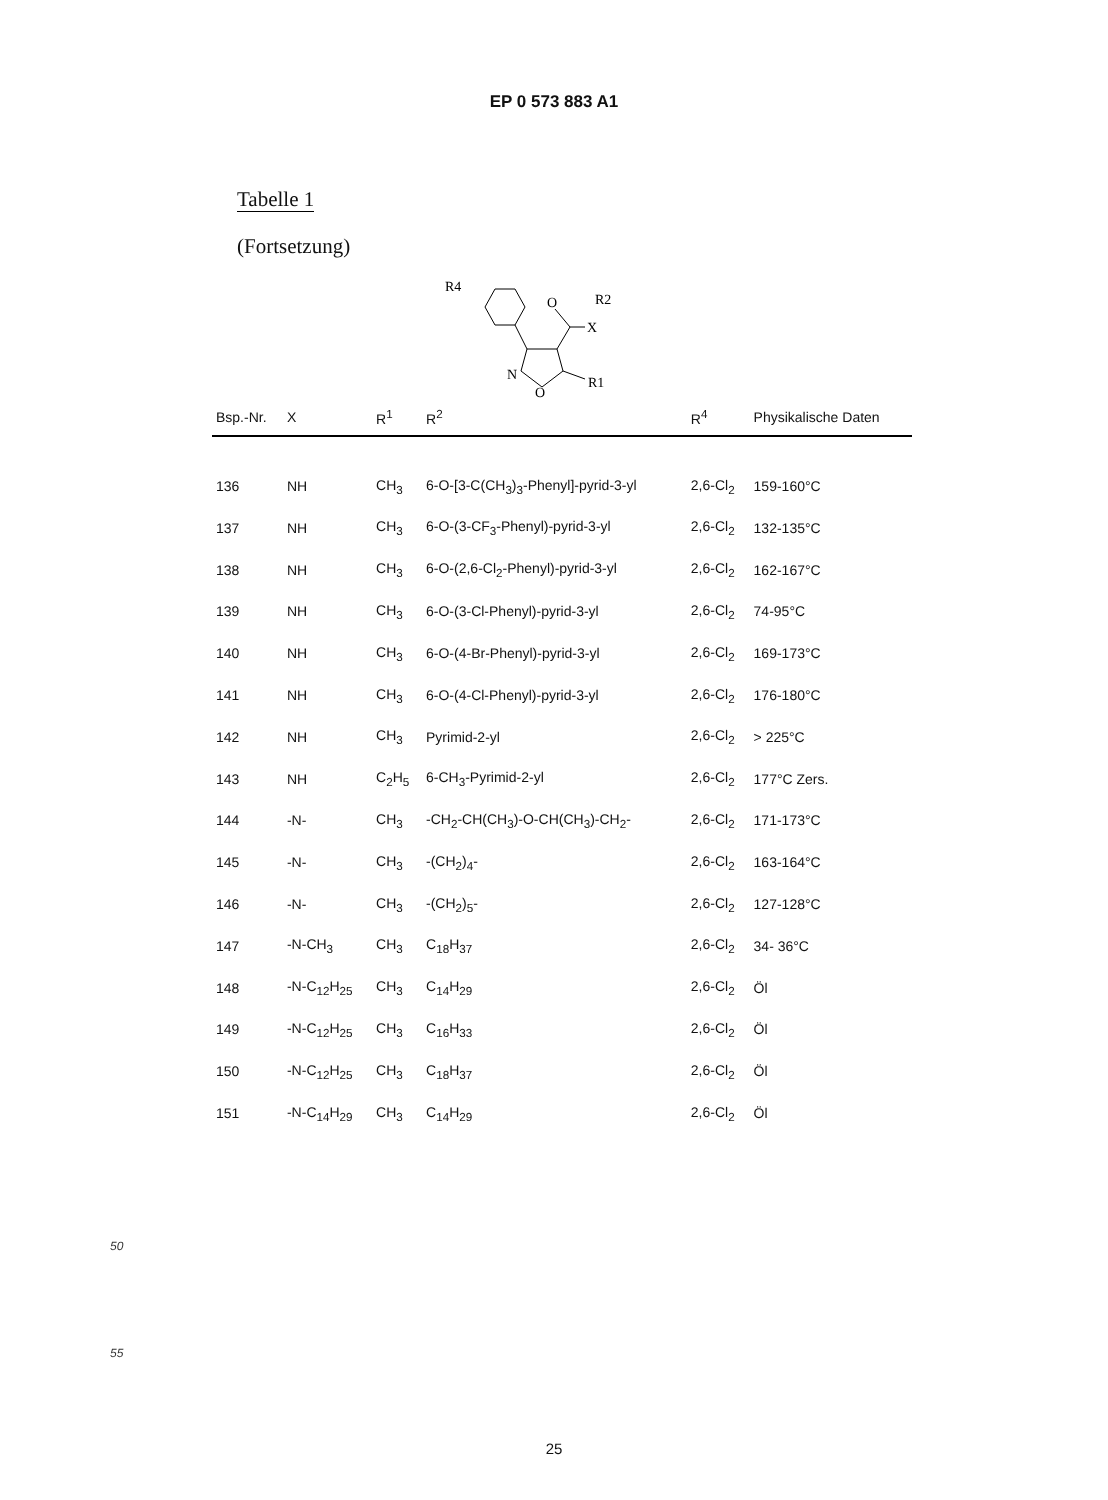EP 0 573 883 A1
Tabelle 1
(Fortsetzung)
R4
O
X
R2
N
O
R1
| Bsp.-Nr. | X | R<sup>1</sup> | R<sup>2</sup> | R<sup>4</sup> | Physikalische Daten |
| --- | --- | --- | --- | --- | --- |
| 136 | NH | CH<sub>3</sub> | 6-O-[3-C(CH<sub>3</sub>)<sub>3</sub>-Phenyl]-pyrid-3-yl | 2,6-Cl<sub>2</sub> | 159-160°C |
| 137 | NH | CH<sub>3</sub> | 6-O-(3-CF<sub>3</sub>-Phenyl)-pyrid-3-yl | 2,6-Cl<sub>2</sub> | 132-135°C |
| 138 | NH | CH<sub>3</sub> | 6-O-(2,6-Cl<sub>2</sub>-Phenyl)-pyrid-3-yl | 2,6-Cl<sub>2</sub> | 162-167°C |
| 139 | NH | CH<sub>3</sub> | 6-O-(3-Cl-Phenyl)-pyrid-3-yl | 2,6-Cl<sub>2</sub> | 74-95°C |
| 140 | NH | CH<sub>3</sub> | 6-O-(4-Br-Phenyl)-pyrid-3-yl | 2,6-Cl<sub>2</sub> | 169-173°C |
| 141 | NH | CH<sub>3</sub> | 6-O-(4-Cl-Phenyl)-pyrid-3-yl | 2,6-Cl<sub>2</sub> | 176-180°C |
| 142 | NH | CH<sub>3</sub> | Pyrimid-2-yl | 2,6-Cl<sub>2</sub> | > 225°C |
| 143 | NH | C<sub>2</sub>H<sub>5</sub> | 6-CH<sub>3</sub>-Pyrimid-2-yl | 2,6-Cl<sub>2</sub> | 177°C Zers. |
| 144 | -N- | CH<sub>3</sub> | -CH<sub>2</sub>-CH(CH<sub>3</sub>)-O-CH(CH<sub>3</sub>)-CH<sub>2</sub>- | 2,6-Cl<sub>2</sub> | 171-173°C |
| 145 | -N- | CH<sub>3</sub> | -(CH<sub>2</sub>)<sub>4</sub>- | 2,6-Cl<sub>2</sub> | 163-164°C |
| 146 | -N- | CH<sub>3</sub> | -(CH<sub>2</sub>)<sub>5</sub>- | 2,6-Cl<sub>2</sub> | 127-128°C |
| 147 | -N-CH<sub>3</sub> | CH<sub>3</sub> | C<sub>18</sub>H<sub>37</sub> | 2,6-Cl<sub>2</sub> | 34- 36°C |
| 148 | -N-C<sub>12</sub>H<sub>25</sub> | CH<sub>3</sub> | C<sub>14</sub>H<sub>29</sub> | 2,6-Cl<sub>2</sub> | Öl |
| 149 | -N-C<sub>12</sub>H<sub>25</sub> | CH<sub>3</sub> | C<sub>16</sub>H<sub>33</sub> | 2,6-Cl<sub>2</sub> | Öl |
| 150 | -N-C<sub>12</sub>H<sub>25</sub> | CH<sub>3</sub> | C<sub>18</sub>H<sub>37</sub> | 2,6-Cl<sub>2</sub> | Öl |
| 151 | -N-C<sub>14</sub>H<sub>29</sub> | CH<sub>3</sub> | C<sub>14</sub>H<sub>29</sub> | 2,6-Cl<sub>2</sub> | Öl |
50
55
25